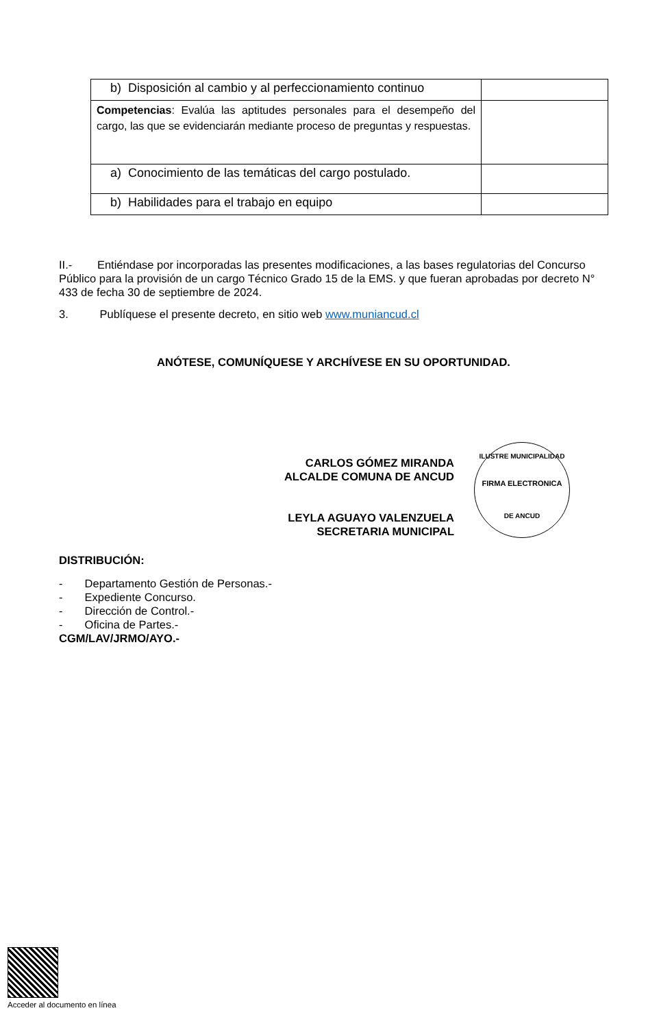| b) Disposición al cambio y al perfeccionamiento continuo | |
| Competencias : Evalúa las aptitudes personales para el desempeño del cargo, las que se evidenciarán mediante proceso de preguntas y respuestas. | |
| a) Conocimiento de las temáticas del cargo postulado. | |
| b) Habilidades para el trabajo en equipo | |
II.- Entiéndase por incorporadas las presentes modificaciones, a las bases regulatorias del Concurso Público para la provisión de un cargo Técnico Grado 15 de la EMS. y que fueran aprobadas por decreto N° 433 de fecha 30 de septiembre de 2024.
3. Publíquese el presente decreto, en sitio web www.muniancud.cl
ANÓTESE, COMUNÍQUESE Y ARCHÍVESE EN SU OPORTUNIDAD.
CARLOS GÓMEZ MIRANDA
ALCALDE COMUNA DE ANCUD
LEYLA AGUAYO VALENZUELA
SECRETARIA MUNICIPAL
DISTRIBUCIÓN:
- Departamento Gestión de Personas.-
- Expediente Concurso.
- Dirección de Control.-
- Oficina de Partes.-
CGM/LAV/JRMO/AYO.-
ILUSTRE MUNICIPALIDAD
FIRMA ELECTRONICA
DE ANCUD
Acceder al documento en línea